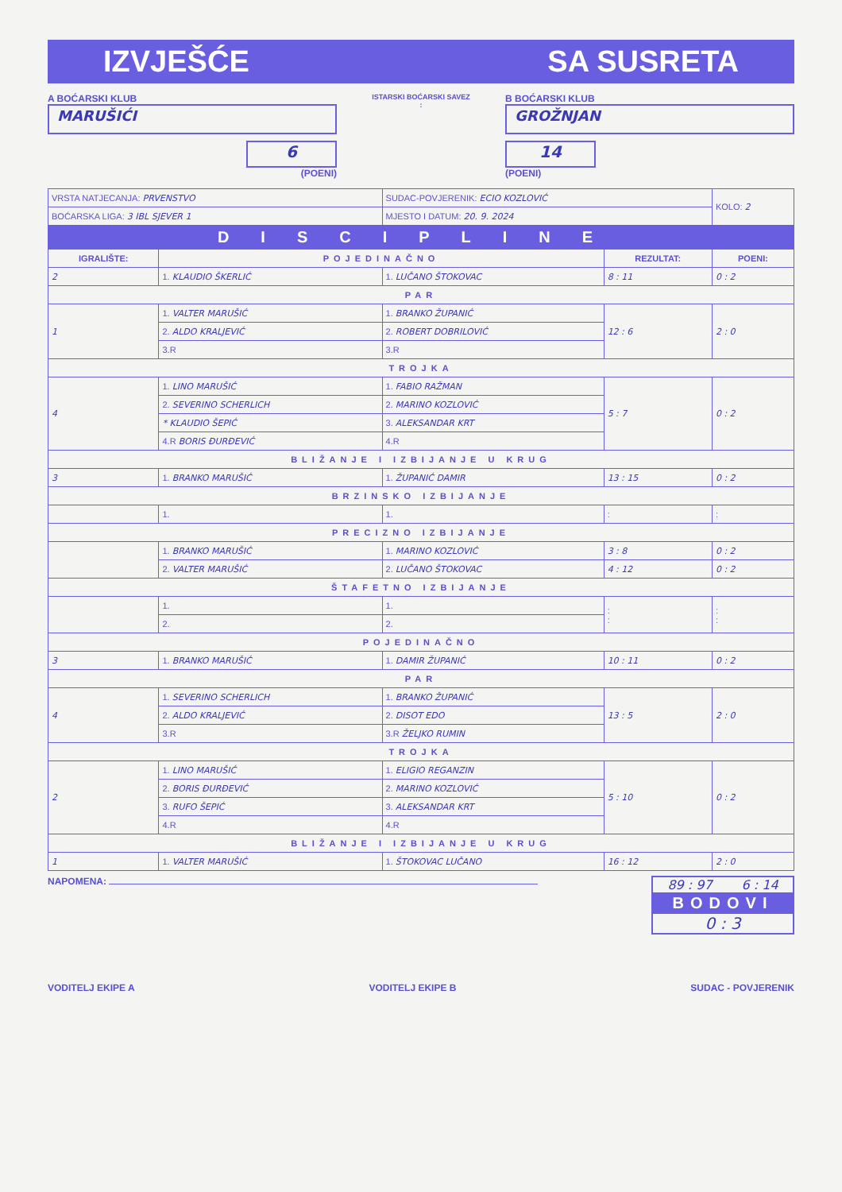IZVJEŠĆE SA SUSRETA
A BOĆARSKI KLUB
MARUŠIĆI
6
(POENI)
ISTARSKI BOĆARSKI SAVEZ
:
B BOĆARSKI KLUB
GROŽNJAN
14
(POENI)
| VRSTA NATJECANJA: PRVENSTVO | | SUDAC-POVJERENIK: ECIO KOZLOVIĆ | | KOLO: 2 |
| BOĆARSKA LIGA: 3 IBL SJEVER 1 | | MJESTO I DATUM: 20. 9. 2024 | | |
| DISCIPLINE | | | | |
| IGRALIŠTE: | POJEDINAČNO | | REZULTAT: | POENI: |
| 2 | 1. KLAUDIO ŠKERLIĆ | 1. LUČANO ŠTOKOVAC | 8 : 11 | 0 : 2 |
| PAR | | | | |
| 1 | 1. VALTER MARUŠIĆ | 1. BRANKO ŽUPANIĆ | 12 : 6 | 2 : 0 |
| | 2. ALDO KRALJEVIĆ | 2. ROBERT DOBRILOVIĆ | | |
| | 3.R | 3.R | | |
| TROJKA | | | | |
| 4 | 1. LINO MARUŠIĆ | 1. FABIO RAŽMAN | 5 : 7 | 0 : 2 |
| | 2. SEVERINO SCHERLICH | 2. MARINO KOZLOVIĆ | | |
| | * KLAUDIO ŠEPIĆ | 3. ALEKSANDAR KRT | | |
| | 4.R BORIS ĐURĐEVIĆ | 4.R | | |
| BLIŽANJE I IZBIJANJE U KRUG | | | | |
| 3 | 1. BRANKO MARUŠIĆ | 1. ŽUPANIĆ DAMIR | 13 : 15 | 0 : 2 |
| BRZINSKO IZBIJANJE | | | | |
| | 1. | 1. | : | : |
| PRECIZNO IZBIJANJE | | | | |
| | 1. BRANKO MARUŠIĆ | 1. MARINO KOZLOVIĆ | 3 : 8 | 0 : 2 |
| | 2. VALTER MARUŠIĆ | 2. LUČANO ŠTOKOVAC | 4 : 12 | 0 : 2 |
| ŠTAFETNO IZBIJANJE | | | | |
| | 1. | 1. | : : | : : |
| | 2. | 2. | | |
| POJEDINAČNO | | | | |
| 3 | 1. BRANKO MARUŠIĆ | 1. DAMIR ŽUPANIĆ | 10 : 11 | 0 : 2 |
| PAR | | | | |
| 4 | 1. SEVERINO SCHERLICH | 1. BRANKO ŽUPANIĆ | 13 : 5 | 2 : 0 |
| | 2. ALDO KRALJEVIĆ | 2. DISOT EDO | | |
| | 3.R | 3.R ŽELJKO RUMIN | | |
| TROJKA | | | | |
| 2 | 1. LINO MARUŠIĆ | 1. ELIGIO REGANZIN | 5 : 10 | 0 : 2 |
| | 2. BORIS ĐURĐEVIĆ | 2. MARINO KOZLOVIĆ | | |
| | 3. RUFO ŠEPIĆ | 3. ALEKSANDAR KRT | | |
| | 4.R | 4.R | | |
| BLIŽANJE I IZBIJANJE U KRUG | | | | |
| 1 | 1. VALTER MARUŠIĆ | 1. ŠTOKOVAC LUČANO | 16 : 12 | 2 : 0 |
NAPOMENA:
89 : 97 6 : 14
BODOVI
0 : 3
VODITELJ EKIPE A VODITELJ EKIPE B SUDAC - POVJERENIK